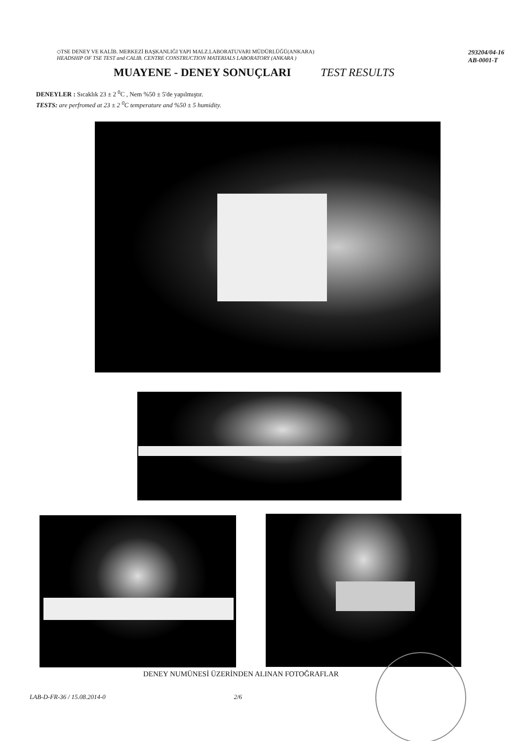◇TSE DENEY VE KALİB. MERKEZİ BAŞKANLIĞI YAPI MALZ.LABORATUVARI MÜDÜRLÜĞÜ(ANKARA)
HEADSHIP OF TSE TEST and CALIB. CENTRE CONSTRUCTION MATERIALS LABORATORY (ANKARA )
293204/04-16
AB-0001-T
MUAYENE - DENEY SONUÇLARI
TEST RESULTS
DENEYLER : Sıcaklık 23 ± 2 <sup>0</sup>C , Nem %50 ± 5'de yapılmıştır.
TESTS: are perfromed at 23 ± 2 <sup>0</sup>C temperature and %50 ± 5 humidity.
DENEY NUMÜNESİ ÜZERİNDEN ALINAN FOTOĞRAFLAR
LAB-D-FR-36 / 15.08.2014-0 2/6